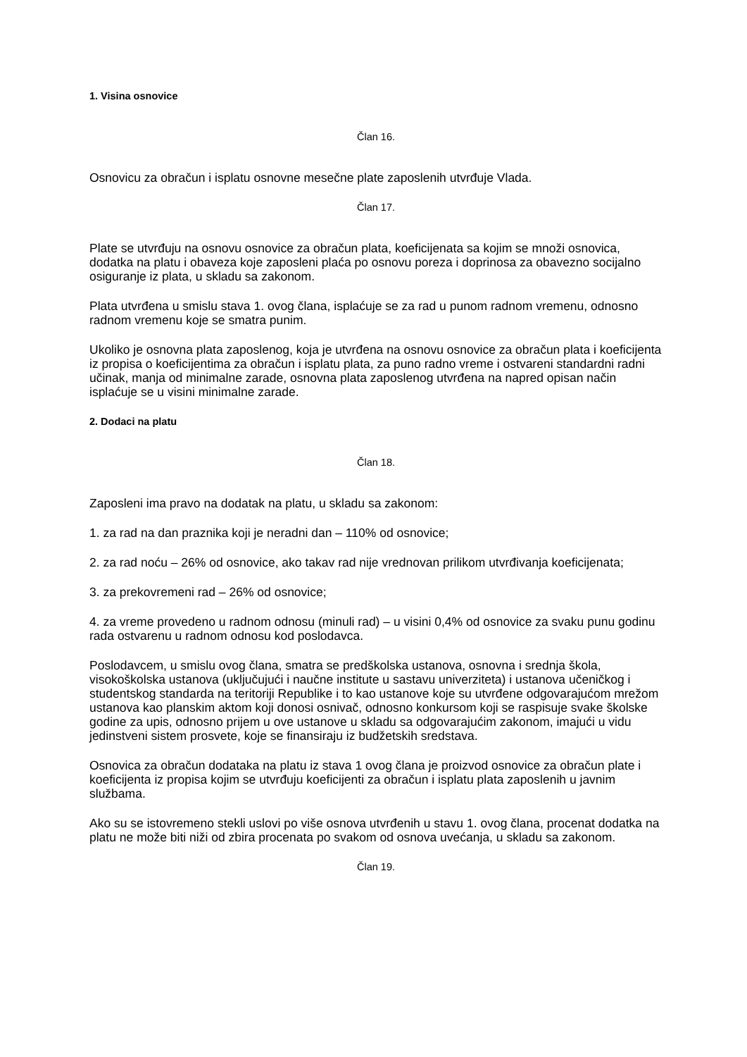1. Visina osnovice
Član 16.
Osnovicu za obračun i isplatu osnovne mesečne plate zaposlenih utvrđuje Vlada.
Član 17.
Plate se utvrđuju na osnovu osnovice za obračun plata, koeficijenata sa kojim se množi osnovica, dodatka na platu i obaveza koje zaposleni plaća po osnovu poreza i doprinosa za obavezno socijalno osiguranje iz plata, u skladu sa zakonom.
Plata utvrđena u smislu stava 1. ovog člana, isplaćuje se za rad u punom radnom vremenu, odnosno radnom vremenu koje se smatra punim.
Ukoliko je osnovna plata zaposlenog, koja je utvrđena na osnovu osnovice za obračun plata i koeficijenta iz propisa o koeficijentima za obračun i isplatu plata, za puno radno vreme i ostvareni standardni radni učinak, manja od minimalne zarade, osnovna plata zaposlenog utvrđena na napred opisan način isplaćuje se u visini minimalne zarade.
2. Dodaci na platu
Član 18.
Zaposleni ima pravo na dodatak na platu, u skladu sa zakonom:
1. za rad na dan praznika koji je neradni dan – 110% od osnovice;
2. za rad noću – 26% od osnovice, ako takav rad nije vrednovan prilikom utvrđivanja koeficijenata;
3. za prekovremeni rad – 26% od osnovice;
4. za vreme provedeno u radnom odnosu (minuli rad) – u visini 0,4% od osnovice za svaku punu godinu rada ostvarenu u radnom odnosu kod poslodavca.
Poslodavcem, u smislu ovog člana, smatra se predškolska ustanova, osnovna i srednja škola, visokoškolska ustanova (uključujući i naučne institute u sastavu univerziteta) i ustanova učeničkog i studentskog standarda na teritoriji Republike i to kao ustanove koje su utvrđene odgovarajućom mrežom ustanova kao planskim aktom koji donosi osnivač, odnosno konkursom koji se raspisuje svake školske godine za upis, odnosno prijem u ove ustanove u skladu sa odgovarajućim zakonom, imajući u vidu jedinstveni sistem prosvete, koje se finansiraju iz budžetskih sredstava.
Osnovica za obračun dodataka na platu iz stava 1 ovog člana je proizvod osnovice za obračun plate i koeficijenta iz propisa kojim se utvrđuju koeficijenti za obračun i isplatu plata zaposlenih u javnim službama.
Ako su se istovremeno stekli uslovi po više osnova utvrđenih u stavu 1. ovog člana, procenat dodatka na platu ne može biti niži od zbira procenata po svakom od osnova uvećanja, u skladu sa zakonom.
Član 19.